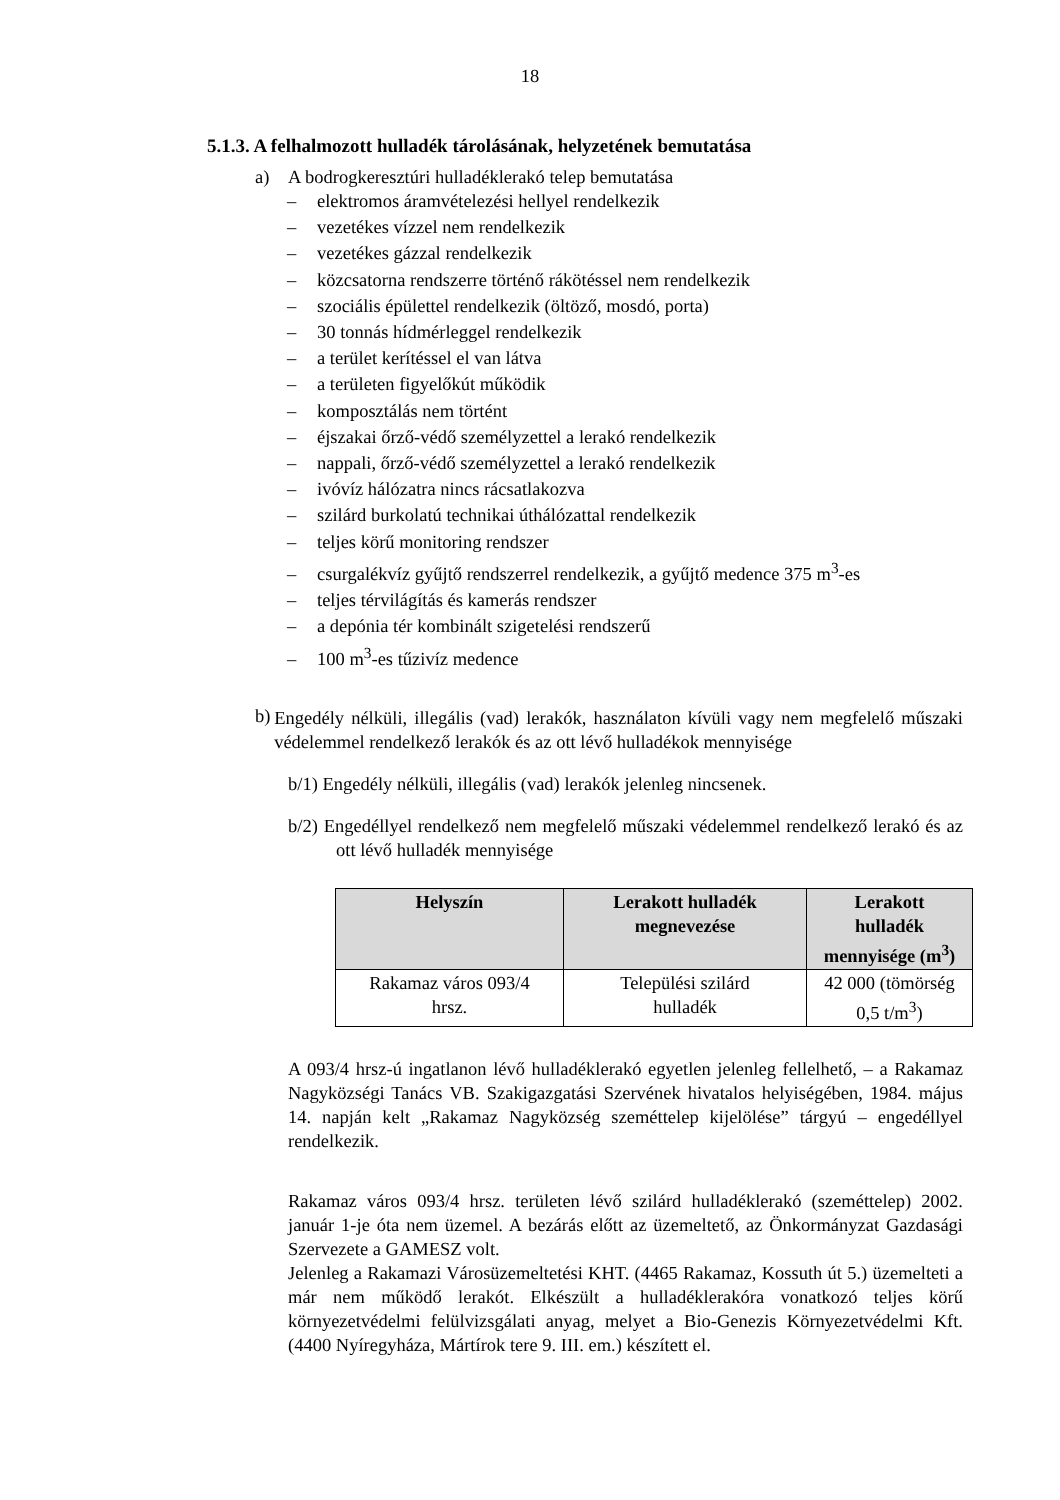18
5.1.3. A felhalmozott hulladék tárolásának, helyzetének bemutatása
a) A bodrogkeresztúri hulladéklerakó telep bemutatása
– elektromos áramvételezési hellyel rendelkezik
– vezetékes vízzel nem rendelkezik
– vezetékes gázzal rendelkezik
– közcsatorna rendszerre történő rákötéssel nem rendelkezik
– szociális épülettel rendelkezik (öltöző, mosdó, porta)
– 30 tonnás hídmérleggel rendelkezik
– a terület kerítéssel el van látva
– a területen figyelőkút működik
– komposztálás nem történt
– éjszakai őrző-védő személyzettel a lerakó rendelkezik
– nappali, őrző-védő személyzettel a lerakó rendelkezik
– ivóvíz hálózatra nincs rácsatlakozva
– szilárd burkolatú technikai úthálózattal rendelkezik
– teljes körű monitoring rendszer
– csurgalékvíz gyűjtő rendszerrel rendelkezik, a gyűjtő medence 375 m<sup>3</sup>-es
– teljes térvilágítás és kamerás rendszer
– a depónia tér kombinált szigetelési rendszerű
– 100 m<sup>3</sup>-es tűzivíz medence
b)
Engedély nélküli, illegális (vad) lerakók, használaton kívüli vagy nem megfelelő műszaki védelemmel rendelkező lerakók és az ott lévő hulladékok mennyisége
b/1) Engedély nélküli, illegális (vad) lerakók jelenleg nincsenek.
b/2) Engedéllyel rendelkező nem megfelelő műszaki védelemmel rendelkező lerakó és az ott lévő hulladék mennyisége
| Helyszín | Lerakott hulladék megnevezése | Lerakott hulladék mennyisége (m<sup>3</sup>) |
| --- | --- | --- |
| Rakamaz város 093/4 hrsz. | Települési szilárd hulladék | 42 000 (tömörség 0,5 t/m<sup>3</sup>) |
A 093/4 hrsz-ú ingatlanon lévő hulladéklerakó egyetlen jelenleg fellelhető, – a Rakamaz Nagyközségi Tanács VB. Szakigazgatási Szervének hivatalos helyiségében, 1984. május 14. napján kelt „Rakamaz Nagyközség szeméttelep kijelölése” tárgyú – engedéllyel rendelkezik.
Rakamaz város 093/4 hrsz. területen lévő szilárd hulladéklerakó (szeméttelep) 2002. január 1-je óta nem üzemel. A bezárás előtt az üzemeltető, az Önkormányzat Gazdasági Szervezete a GAMESZ volt.
Jelenleg a Rakamazi Városüzemeltetési KHT. (4465 Rakamaz, Kossuth út 5.) üzemelteti a már nem működő lerakót. Elkészült a hulladéklerakóra vonatkozó teljes körű környezetvédelmi felülvizsgálati anyag, melyet a Bio-Genezis Környezetvédelmi Kft. (4400 Nyíregyháza, Mártírok tere 9. III. em.) készített el.